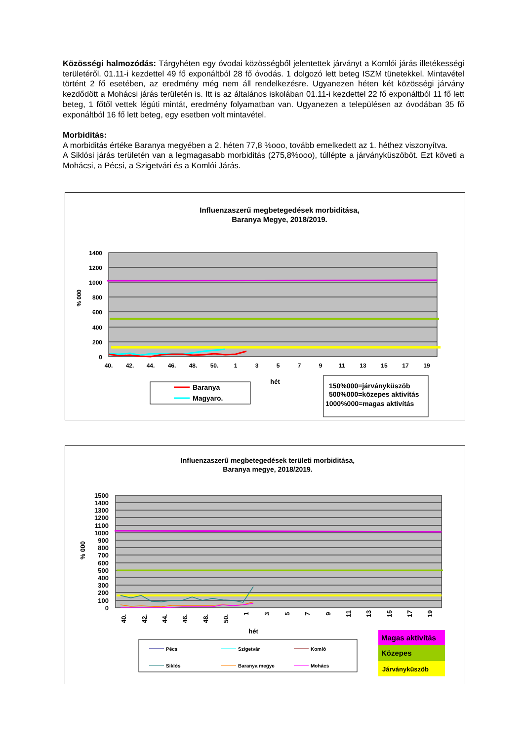Közösségi halmozódás: Tárgyhéten egy óvodai közösségből jelentettek járványt a Komlói járás illetékességi területéről. 01.11-i kezdettel 49 fő exponáltból 28 fő óvodás. 1 dolgozó lett beteg ISZM tünetekkel. Mintavétel történt 2 fő esetében, az eredmény még nem áll rendelkezésre. Ugyanezen héten két közösségi járvány kezdődött a Mohácsi járás területén is. Itt is az általános iskolában 01.11-i kezdettel 22 fő exponáltból 11 fő lett beteg, 1 főtől vettek légúti mintát, eredmény folyamatban van. Ugyanezen a településen az óvodában 35 fő exponáltból 16 fő lett beteg, egy esetben volt mintavétel.
Morbiditás:
A morbiditás értéke Baranya megyében a 2. héten 77,8 %ooo, tovább emelkedett az 1. héthez viszonyítva.
A Siklósi járás területén van a legmagasabb morbiditás (275,8%ooo), túllépte a járványküszöböt. Ezt követi a Mohácsi, a Pécsi, a Szigetvári és a Komlói Járás.
Influenzaszerű megbetegedések morbiditása,
Baranya Megye, 2018/2019.
1400
1200
1000
800
600
400
200
0
% 000
40.
42.
44.
46.
48.
50.
1
3
5
7
9
11
13
15
17
19
hét
Baranya
Magyaro.
150%000=járványküszöb
500%000=közepes aktivítás
1000%000=magas aktivítás
Influenzaszerű megbetegedések területi morbiditása,
Baranya megye, 2018/2019.
1500
1400
1300
1200
1100
1000
900
800
700
600
500
400
300
200
100
0
% 000
40.
42.
44.
46.
48.
50.
1
3
5
7
9
11
13
15
17
19
hét
Pécs
Szigetvár
Komló
Siklós
Baranya megye
Mohács
Magas aktivítás
Közepes
Járványküszöb